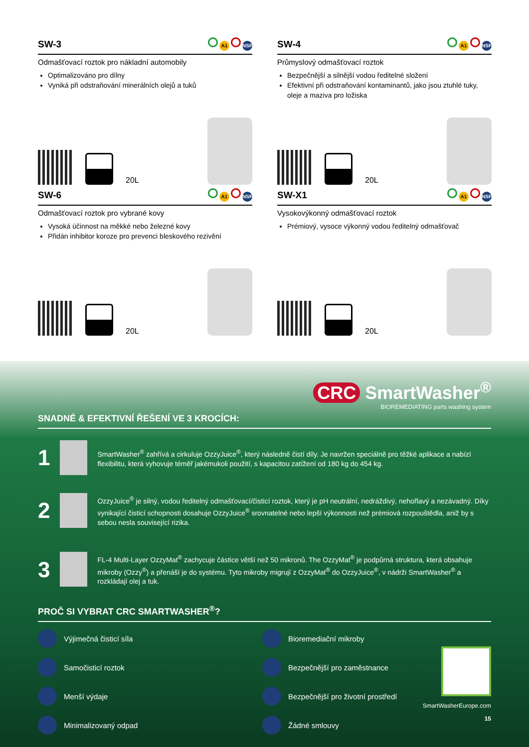SW-3
A1 NSF
Odmašťovací roztok pro nákladní automobily
Optimalizováno pro dílny
Vyniká při odstraňování minerálních olejů a tuků
20L
SW-4
A1 NSF
Průmyslový odmašťovací roztok
Bezpečnější a silnější vodou ředitelné složení
Efektivní při odstraňování kontaminantů, jako jsou ztuhlé tuky, oleje a maziva pro ložiska
20L
SW-6
A1 NSF
Odmašťovací roztok pro vybrané kovy
Vysoká účinnost na měkké nebo železné kovy
Přidán inhibitor koroze pro prevenci bleskového rezivění
20L
SW-X1
A1 NSF
Vysokovýkonný odmašťovací roztok
Prémiový, vysoce výkonný vodou ředitelný odmašťovač
20L
CRC SmartWasher<sup>®</sup>
BIOREMEDIATING parts washing system
SNADNÉ & EFEKTIVNÍ ŘEŠENÍ VE 3 KROCÍCH:
1
SmartWasher<sup>®</sup> zahřívá a cirkuluje OzzyJuice<sup>®</sup>, který následně čistí díly. Je navržen speciálně pro těžké aplikace a nabízí flexibilitu, která vyhovuje téměř jakémukoli použití, s kapacitou zatížení od 180 kg do 454 kg.
2
OzzyJuice<sup>®</sup> je silný, vodou ředitelný odmašťovací/čisticí roztok, který je pH neutrální, nedráždivý, nehořlavý a nezávadný. Díky vynikající čisticí schopnosti dosahuje OzzyJuice<sup>®</sup> srovnatelné nebo lepší výkonnosti než prémiová rozpouštědla, aniž by s sebou nesla související rizika.
3
FL-4 Multi-Layer OzzyMat<sup>®</sup> zachycuje částice větší než 50 mikronů. The OzzyMat<sup>®</sup> je podpůrná struktura, která obsahuje mikroby (Ozzy<sup>®</sup>) a přenáší je do systému. Tyto mikroby migrují z OzzyMat<sup>®</sup> do OzzyJuice<sup>®</sup>, v nádrži SmartWasher<sup>®</sup> a rozkládají olej a tuk.
PROČ SI VYBRAT CRC SMARTWASHER<sup>®</sup>?
Výjimečná čisticí síla
Bioremediační mikroby
Samočisticí roztok
Bezpečnější pro zaměstnance
Menší výdaje
Bezpečnější pro životní prostředí
Minimalizovaný odpad
Žádné smlouvy
SmartWasherEurope.com
15